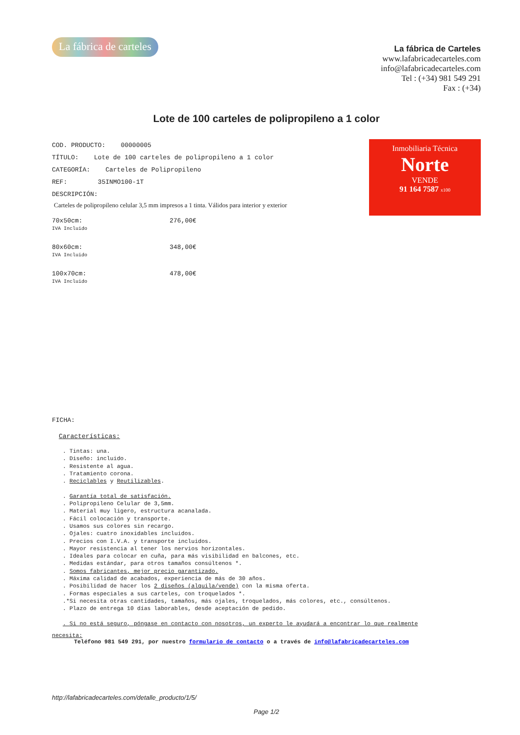La fábrica de carteles
La fábrica de Carteles
www.lafabricadecarteles.com
info@lafabricadecarteles.com
Tel : (+34) 981 549 291
Fax : (+34)
Lote de 100 carteles de polipropileno a 1 color
COD. PRODUCTO: 00000005
TÍTULO: Lote de 100 carteles de polipropileno a 1 color
CATEGORÍA: Carteles de Polipropileno
REF: 35INMO100-1T
DESCRIPCIÓN:
Carteles de polipropileno celular 3,5 mm impresos a 1 tinta. Válidos para interior y exterior
Inmobiliaria Técnica
Norte
VENDE
91 164 7587 x100
70x50cm:
IVA Incluido
276,00€
80x60cm:
IVA Incluido
348,00€
100x70cm:
IVA Incluido
478,00€
FICHA:
Características:
. Tintas: una. . Diseño: incluido. . Resistente al agua. . Tratamiento corona. . Reciclables y Reutilizables. . Garantía total de satisfación. . Polipropileno Celular de 3,5mm. . Material muy ligero, estructura acanalada. . Fácil colocación y transporte. . Usamos sus colores sin recargo. . Ojales: cuatro inoxidables incluidos. . Precios con I.V.A. y transporte incluidos. . Mayor resistencia al tener los nervios horizontales. . Ideales para colocar en cuña, para más visibilidad en balcones, etc. . Medidas estándar, para otros tamaños consúltenos *. . Somos fabricantes, mejor precio garantizado. . Máxima calidad de acabados, experiencia de más de 30 años. . Posibilidad de hacer los 2 diseños (alquila/vende) con la misma oferta. . Formas especiales a sus carteles, con troquelados *. .*Si necesita otras cantidades, tamaños, más ojales, troquelados, más colores, etc., consúltenos. . Plazo de entrega 10 días laborables, desde aceptación de pedido. . Si no está seguro, póngase en contacto con nosotros, un experto le ayudará a encontrar lo que realmente
necesita:
Teléfono 981 549 291, por nuestro formulario de contacto o a través de info@lafabricadecarteles.com
http://lafabricadecarteles.com/detalle_producto/1/5/
Page 1/2